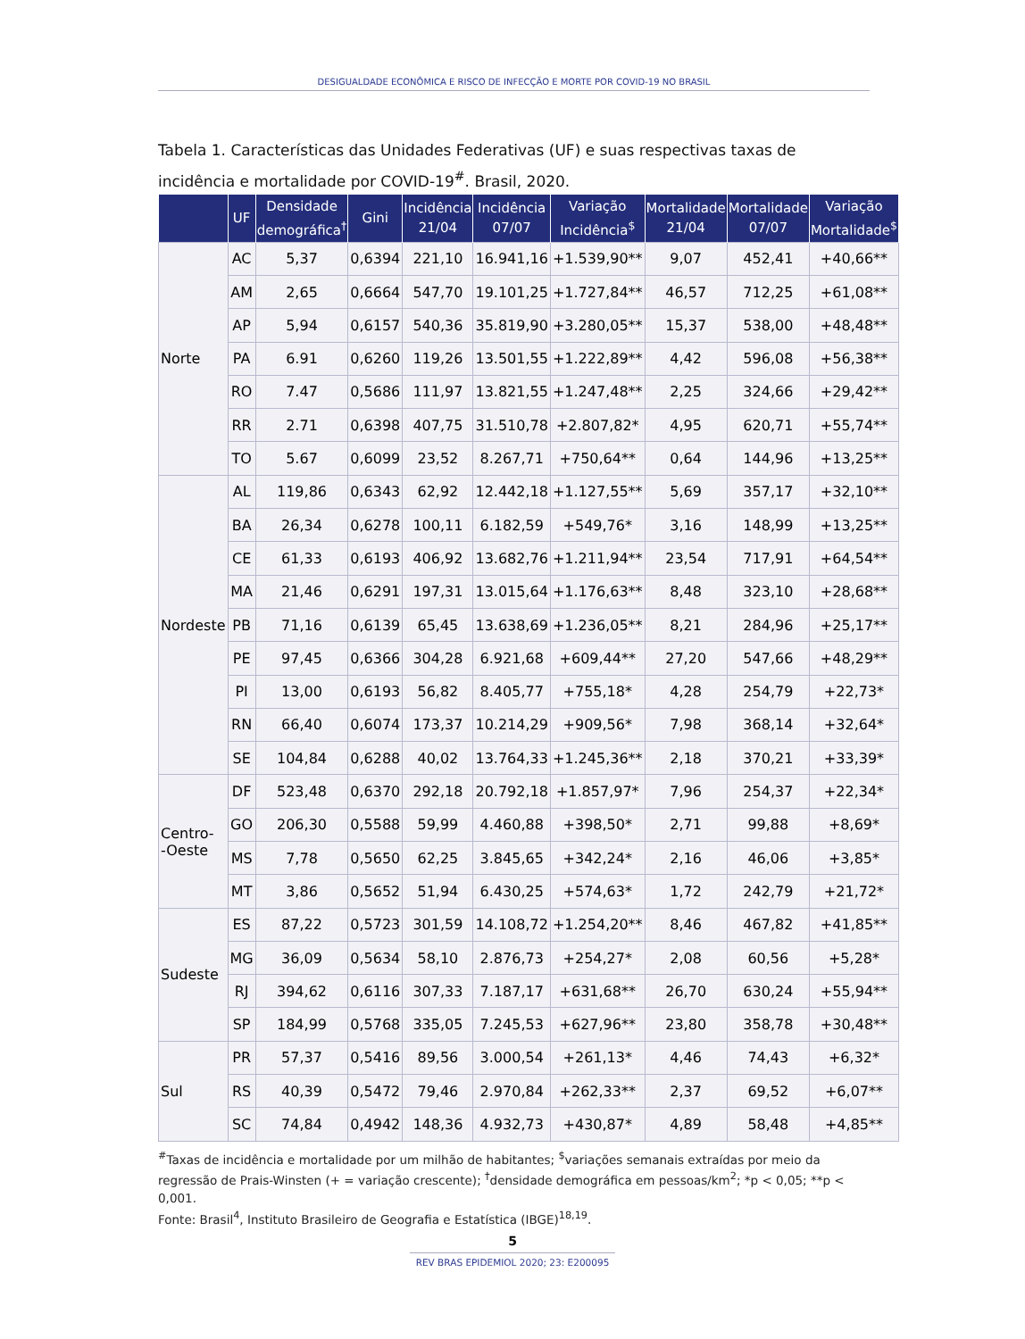DESIGUALDADE ECONÔMICA E RISCO DE INFECÇÃO E MORTE POR COVID-19 NO BRASIL
Tabela 1. Características das Unidades Federativas (UF) e suas respectivas taxas de incidência e mortalidade por COVID-19<sup>#</sup>. Brasil, 2020.
| | UF | Densidade demográfica<sup>†</sup> | Gini | Incidência 21/04 | Incidência 07/07 | Variação Incidência<sup>$</sup> | Mortalidade 21/04 | Mortalidade 07/07 | Variação Mortalidade<sup>$</sup> |
| --- | --- | --- | --- | --- | --- | --- | --- | --- | --- |
| Norte | AC | 5,37 | 0,6394 | 221,10 | 16.941,16 | +1.539,90** | 9,07 | 452,41 | +40,66** |
| | AM | 2,65 | 0,6664 | 547,70 | 19.101,25 | +1.727,84** | 46,57 | 712,25 | +61,08** |
| | AP | 5,94 | 0,6157 | 540,36 | 35.819,90 | +3.280,05** | 15,37 | 538,00 | +48,48** |
| | PA | 6.91 | 0,6260 | 119,26 | 13.501,55 | +1.222,89** | 4,42 | 596,08 | +56,38** |
| | RO | 7.47 | 0,5686 | 111,97 | 13.821,55 | +1.247,48** | 2,25 | 324,66 | +29,42** |
| | RR | 2.71 | 0,6398 | 407,75 | 31.510,78 | +2.807,82* | 4,95 | 620,71 | +55,74** |
| | TO | 5.67 | 0,6099 | 23,52 | 8.267,71 | +750,64** | 0,64 | 144,96 | +13,25** |
| Nordeste | AL | 119,86 | 0,6343 | 62,92 | 12.442,18 | +1.127,55** | 5,69 | 357,17 | +32,10** |
| | BA | 26,34 | 0,6278 | 100,11 | 6.182,59 | +549,76* | 3,16 | 148,99 | +13,25** |
| | CE | 61,33 | 0,6193 | 406,92 | 13.682,76 | +1.211,94** | 23,54 | 717,91 | +64,54** |
| | MA | 21,46 | 0,6291 | 197,31 | 13.015,64 | +1.176,63** | 8,48 | 323,10 | +28,68** |
| | PB | 71,16 | 0,6139 | 65,45 | 13.638,69 | +1.236,05** | 8,21 | 284,96 | +25,17** |
| | PE | 97,45 | 0,6366 | 304,28 | 6.921,68 | +609,44** | 27,20 | 547,66 | +48,29** |
| | PI | 13,00 | 0,6193 | 56,82 | 8.405,77 | +755,18* | 4,28 | 254,79 | +22,73* |
| | RN | 66,40 | 0,6074 | 173,37 | 10.214,29 | +909,56* | 7,98 | 368,14 | +32,64* |
| | SE | 104,84 | 0,6288 | 40,02 | 13.764,33 | +1.245,36** | 2,18 | 370,21 | +33,39* |
| Centro- -Oeste | DF | 523,48 | 0,6370 | 292,18 | 20.792,18 | +1.857,97* | 7,96 | 254,37 | +22,34* |
| | GO | 206,30 | 0,5588 | 59,99 | 4.460,88 | +398,50* | 2,71 | 99,88 | +8,69* |
| | MS | 7,78 | 0,5650 | 62,25 | 3.845,65 | +342,24* | 2,16 | 46,06 | +3,85* |
| | MT | 3,86 | 0,5652 | 51,94 | 6.430,25 | +574,63* | 1,72 | 242,79 | +21,72* |
| Sudeste | ES | 87,22 | 0,5723 | 301,59 | 14.108,72 | +1.254,20** | 8,46 | 467,82 | +41,85** |
| | MG | 36,09 | 0,5634 | 58,10 | 2.876,73 | +254,27* | 2,08 | 60,56 | +5,28* |
| | RJ | 394,62 | 0,6116 | 307,33 | 7.187,17 | +631,68** | 26,70 | 630,24 | +55,94** |
| | SP | 184,99 | 0,5768 | 335,05 | 7.245,53 | +627,96** | 23,80 | 358,78 | +30,48** |
| Sul | PR | 57,37 | 0,5416 | 89,56 | 3.000,54 | +261,13* | 4,46 | 74,43 | +6,32* |
| | RS | 40,39 | 0,5472 | 79,46 | 2.970,84 | +262,33** | 2,37 | 69,52 | +6,07** |
| | SC | 74,84 | 0,4942 | 148,36 | 4.932,73 | +430,87* | 4,89 | 58,48 | +4,85** |
<sup>#</sup> Taxas de incidência e mortalidade por um milhão de habitantes; <sup>$</sup>variações semanais extraídas por meio da regressão de Prais-Winsten (+ = variação crescente); <sup>†</sup>densidade demográfica em pessoas/km<sup>2</sup>; *p < 0,05; **p < 0,001.
Fonte: Brasil<sup>4</sup>, Instituto Brasileiro de Geografia e Estatística (IBGE)<sup>18,19</sup>.
5
REV BRAS EPIDEMIOL 2020; 23: E200095